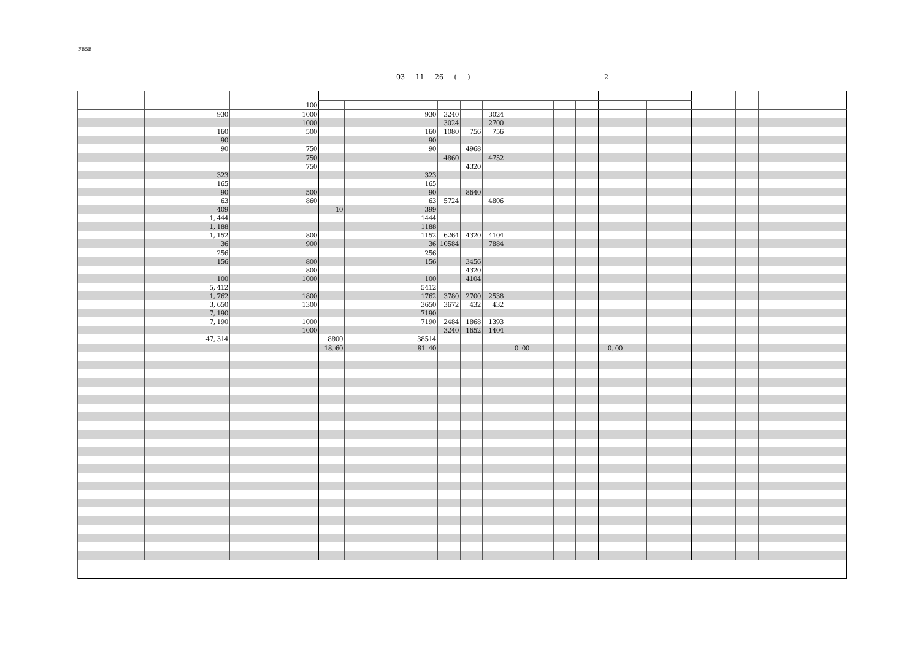FB5B
03 11 26 ( ) 2
| | | | | | 100 | | | | | | | | | | | | | | | | | | | | |
| --- | --- | --- | --- | --- | --- | --- | --- | --- | --- | --- | --- | --- | --- | --- | --- | --- | --- | --- | --- | --- | --- | --- | --- | --- | --- |
| | | 930 | | | 1000 | | | | | 930 | 3240 | | 3024 | | | | | | | | | | | | |
| | | | | | 1000 | | | | | | 3024 | | 2700 | | | | | | | | | | | | |
| | | 160 | | | 500 | | | | | 160 | 1080 | 756 | 756 | | | | | | | | | | | | |
| | | 90 | | | | | | | | 90 | | | | | | | | | | | | | | | |
| | | 90 | | | 750 | | | | | 90 | | 4968 | | | | | | | | | | | | | |
| | | | | | 750 | | | | | | 4860 | | 4752 | | | | | | | | | | | | |
| | | | | | 750 | | | | | | | 4320 | | | | | | | | | | | | | |
| | | 323 | | | | | | | | 323 | | | | | | | | | | | | | | | |
| | | 165 | | | | | | | | 165 | | | | | | | | | | | | | | | |
| | | 90 | | | 500 | | | | | 90 | | 8640 | | | | | | | | | | | | | |
| | | 63 | | | 860 | | | | | 63 | 5724 | | 4806 | | | | | | | | | | | | |
| | | 409 | | | | 10 | | | | 399 | | | | | | | | | | | | | | | |
| | | 1, 444 | | | | | | | | 1444 | | | | | | | | | | | | | | | |
| | | 1, 188 | | | | | | | | 1188 | | | | | | | | | | | | | | | |
| | | 1, 152 | | | 800 | | | | | 1152 | 6264 | 4320 | 4104 | | | | | | | | | | | | |
| | | 36 | | | 900 | | | | | 36 | 10584 | | 7884 | | | | | | | | | | | | |
| | | 256 | | | | | | | | 256 | | | | | | | | | | | | | | | |
| | | 156 | | | 800 | | | | | 156 | | 3456 | | | | | | | | | | | | | |
| | | | | | 800 | | | | | | | 4320 | | | | | | | | | | | | | |
| | | 100 | | | 1000 | | | | | 100 | | 4104 | | | | | | | | | | | | | |
| | | 5, 412 | | | | | | | | 5412 | | | | | | | | | | | | | | | |
| | | 1, 762 | | | 1800 | | | | | 1762 | 3780 | 2700 | 2538 | | | | | | | | | | | | |
| | | 3, 650 | | | 1300 | | | | | 3650 | 3672 | 432 | 432 | | | | | | | | | | | | |
| | | 7, 190 | | | | | | | | 7190 | | | | | | | | | | | | | | | |
| | | 7, 190 | | | 1000 | | | | | 7190 | 2484 | 1868 | 1393 | | | | | | | | | | | | |
| | | | | | 1000 | | | | | | 3240 | 1652 | 1404 | | | | | | | | | | | | |
| | | 47, 314 | | | | 8800 | | | | 38514 | | | | | | | | | | | | | | | |
| | | | | | | 18. 60 | | | | 81. 40 | | | | 0. 00 | | | | 0. 00 | | | | | | | |